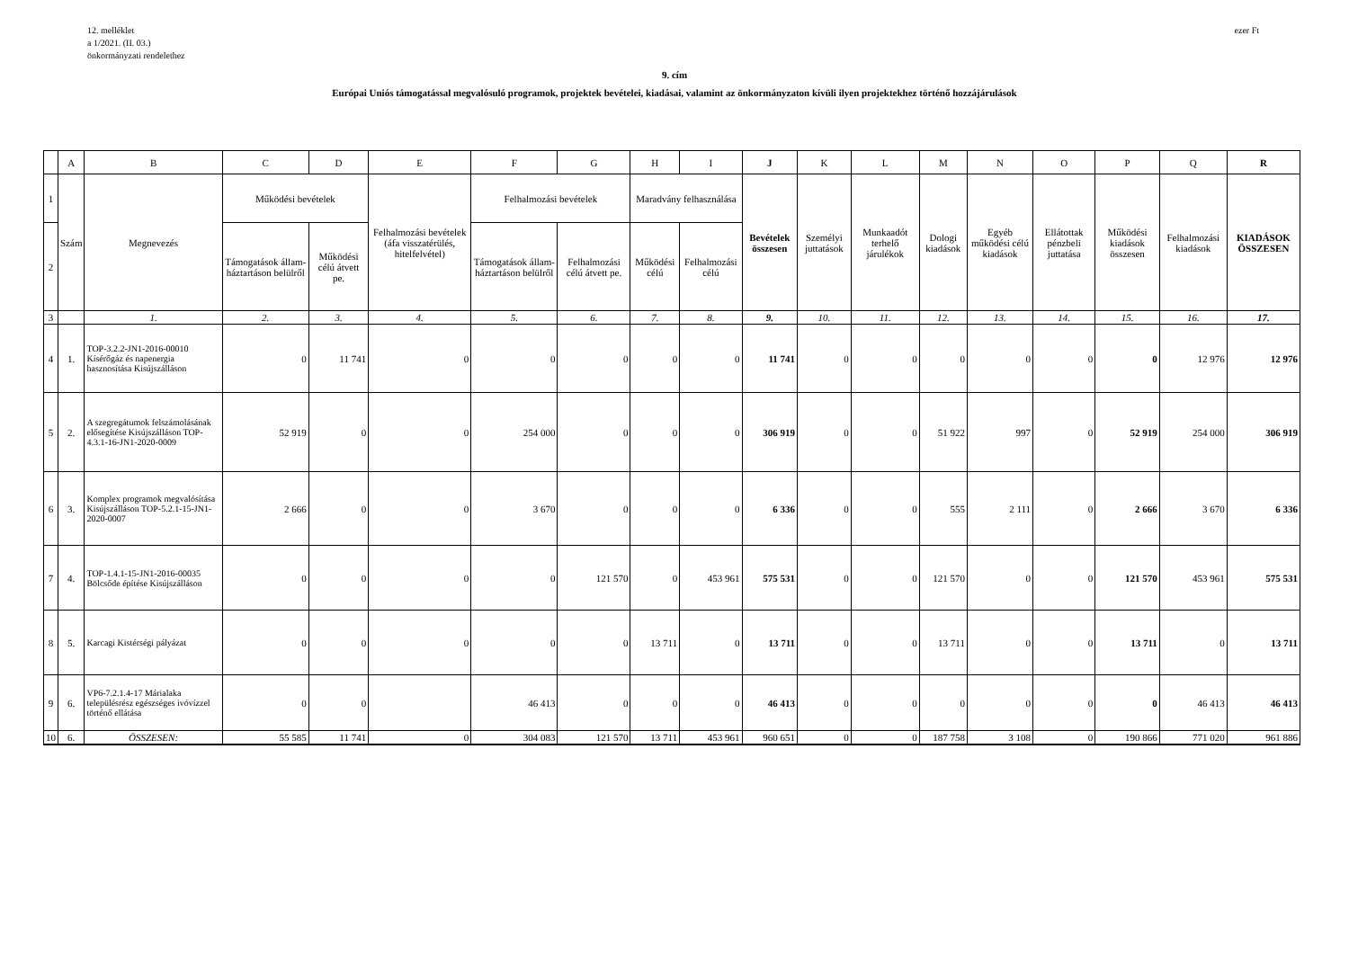12. melléklet
a 1/2021. (II. 03.)
önkormányzati rendelethez
ezer Ft
9. cím
Európai Uniós támogatással megvalósuló programok, projektek bevételei, kiadásai, valamint az önkormányzaton kívüli ilyen projektekhez történő hozzájárulások
| | A | B | C | D | E | F | G | H | I | J | K | L | M | N | O | P | Q | R |
| 1 | Szám | Megnevezés | Működési bevételek | | Felhalmozási bevételek (áfa visszatérülés, hitelfelvétel) | Felhalmozási bevételek | | Maradvány felhasználása | | Bevételek összesen | Személyi juttatások | Munkaadót terhelő járulékok | Dologi kiadások | Egyéb működési célú kiadások | Ellátottak pénzbeli juttatása | Működési kiadások összesen | Felhalmozási kiadások | KIADÁSOK ÖSSZESEN |
| 2 | | | Támogatások állam-háztartáson belülről | Működési célú átvett pe. | | Támogatások állam-háztartáson belülről | Felhalmozási célú átvett pe. | Működési célú | Felhalmozási célú | | | | | | | | | |
| 3 | | 1. | 2. | 3. | 4. | 5. | 6. | 7. | 8. | 9. | 10. | 11. | 12. | 13. | 14. | 15. | 16. | 17. |
| 4 | 1. | TOP-3.2.2-JN1-2016-00010 Kísérőgáz és napenergia hasznosítása Kisújszálláson | 0 | 11 741 | 0 | 0 | 0 | 0 | 0 | 11 741 | 0 | 0 | 0 | 0 | 0 | 0 | 12 976 | 12 976 |
| 5 | 2. | A szegregátumok felszámolásának elősegítése Kisújszálláson TOP-4.3.1-16-JN1-2020-0009 | 52 919 | 0 | 0 | 254 000 | 0 | 0 | 0 | 306 919 | 0 | 0 | 51 922 | 997 | 0 | 52 919 | 254 000 | 306 919 |
| 6 | 3. | Komplex programok megvalósítása Kisújszálláson TOP-5.2.1-15-JN1-2020-0007 | 2 666 | 0 | 0 | 3 670 | 0 | 0 | 0 | 6 336 | 0 | 0 | 555 | 2 111 | 0 | 2 666 | 3 670 | 6 336 |
| 7 | 4. | TOP-1.4.1-15-JN1-2016-00035 Bölcsőde építése Kisújszálláson | 0 | 0 | 0 | 0 | 121 570 | 0 | 453 961 | 575 531 | 0 | 0 | 121 570 | 0 | 0 | 121 570 | 453 961 | 575 531 |
| 8 | 5. | Karcagi Kistérségi pályázat | 0 | 0 | 0 | 0 | 0 | 13 711 | 0 | 13 711 | 0 | 0 | 13 711 | 0 | 0 | 13 711 | 0 | 13 711 |
| 9 | 6. | VP6-7.2.1.4-17 Márialaka településrész egészséges ivóvízzel történő ellátása | 0 | 0 | | 46 413 | 0 | 0 | 0 | 46 413 | 0 | 0 | 0 | 0 | 0 | 0 | 46 413 | 46 413 |
| 10 | 6. | ÖSSZESEN: | 55 585 | 11 741 | 0 | 304 083 | 121 570 | 13 711 | 453 961 | 960 651 | 0 | 0 | 187 758 | 3 108 | 0 | 190 866 | 771 020 | 961 886 |